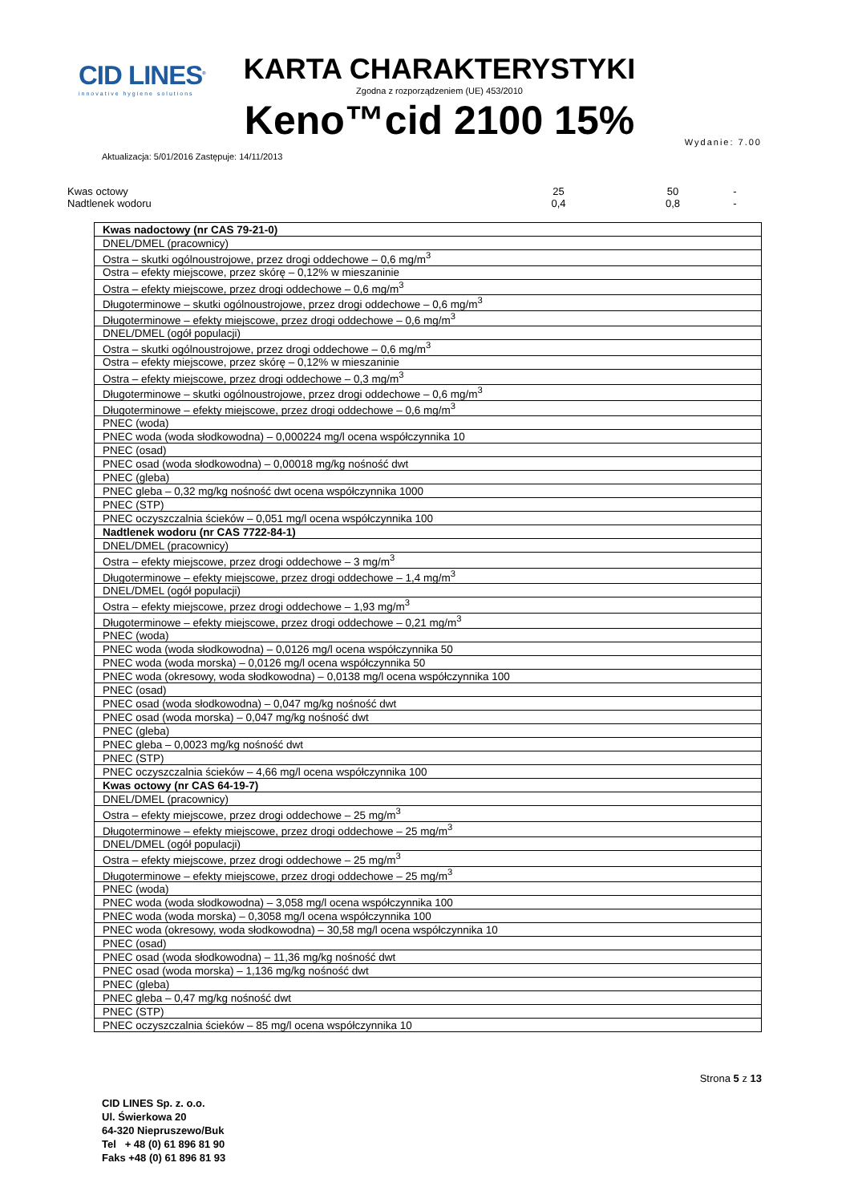CID LINES<sup>®</sup>
innovative hygiene solutions
KARTA CHARAKTERYSTYKI
Zgodna z rozporządzeniem (UE) 453/2010
Keno™cid 2100 15%
Aktualizacja: 5/01/2016 Zastępuje: 14/11/2013
Wydanie: 7.00
| Kwas octowy | 25 | 50 | - |
| Nadtlenek wodoru | 0,4 | 0,8 | - |
| Kwas nadoctowy (nr CAS 79-21-0) |
| DNEL/DMEL (pracownicy) |
| Ostra – skutki ogólnoustrojowe, przez drogi oddechowe – 0,6 mg/m<sup>3</sup> |
| Ostra – efekty miejscowe, przez skórę – 0,12% w mieszaninie |
| Ostra – efekty miejscowe, przez drogi oddechowe – 0,6 mg/m<sup>3</sup> |
| Długoterminowe – skutki ogólnoustrojowe, przez drogi oddechowe – 0,6 mg/m<sup>3</sup> |
| Długoterminowe – efekty miejscowe, przez drogi oddechowe – 0,6 mg/m<sup>3</sup> |
| DNEL/DMEL (ogół populacji) |
| Ostra – skutki ogólnoustrojowe, przez drogi oddechowe – 0,6 mg/m<sup>3</sup> |
| Ostra – efekty miejscowe, przez skórę – 0,12% w mieszaninie |
| Ostra – efekty miejscowe, przez drogi oddechowe – 0,3 mg/m<sup>3</sup> |
| Długoterminowe – skutki ogólnoustrojowe, przez drogi oddechowe – 0,6 mg/m<sup>3</sup> |
| Długoterminowe – efekty miejscowe, przez drogi oddechowe – 0,6 mg/m<sup>3</sup> |
| PNEC (woda) |
| PNEC woda (woda słodkowodna) – 0,000224 mg/l ocena współczynnika 10 |
| PNEC (osad) |
| PNEC osad (woda słodkowodna) – 0,00018 mg/kg nośność dwt |
| PNEC (gleba) |
| PNEC gleba – 0,32 mg/kg nośność dwt ocena współczynnika 1000 |
| PNEC (STP) |
| PNEC oczyszczalnia ścieków – 0,051 mg/l ocena współczynnika 100 |
| Nadtlenek wodoru (nr CAS 7722-84-1) |
| DNEL/DMEL (pracownicy) |
| Ostra – efekty miejscowe, przez drogi oddechowe – 3 mg/m<sup>3</sup> |
| Długoterminowe – efekty miejscowe, przez drogi oddechowe – 1,4 mg/m<sup>3</sup> |
| DNEL/DMEL (ogół populacji) |
| Ostra – efekty miejscowe, przez drogi oddechowe – 1,93 mg/m<sup>3</sup> |
| Długoterminowe – efekty miejscowe, przez drogi oddechowe – 0,21 mg/m<sup>3</sup> |
| PNEC (woda) |
| PNEC woda (woda słodkowodna) – 0,0126 mg/l ocena współczynnika 50 |
| PNEC woda (woda morska) – 0,0126 mg/l ocena współczynnika 50 |
| PNEC woda (okresowy, woda słodkowodna) – 0,0138 mg/l ocena współczynnika 100 |
| PNEC (osad) |
| PNEC osad (woda słodkowodna) – 0,047 mg/kg nośność dwt |
| PNEC osad (woda morska) – 0,047 mg/kg nośność dwt |
| PNEC (gleba) |
| PNEC gleba – 0,0023 mg/kg nośność dwt |
| PNEC (STP) |
| PNEC oczyszczalnia ścieków – 4,66 mg/l ocena współczynnika 100 |
| Kwas octowy (nr CAS 64-19-7) |
| DNEL/DMEL (pracownicy) |
| Ostra – efekty miejscowe, przez drogi oddechowe – 25 mg/m<sup>3</sup> |
| Długoterminowe – efekty miejscowe, przez drogi oddechowe – 25 mg/m<sup>3</sup> |
| DNEL/DMEL (ogół populacji) |
| Ostra – efekty miejscowe, przez drogi oddechowe – 25 mg/m<sup>3</sup> |
| Długoterminowe – efekty miejscowe, przez drogi oddechowe – 25 mg/m<sup>3</sup> |
| PNEC (woda) |
| PNEC woda (woda słodkowodna) – 3,058 mg/l ocena współczynnika 100 |
| PNEC woda (woda morska) – 0,3058 mg/l ocena współczynnika 100 |
| PNEC woda (okresowy, woda słodkowodna) – 30,58 mg/l ocena współczynnika 10 |
| PNEC (osad) |
| PNEC osad (woda słodkowodna) – 11,36 mg/kg nośność dwt |
| PNEC osad (woda morska) – 1,136 mg/kg nośność dwt |
| PNEC (gleba) |
| PNEC gleba – 0,47 mg/kg nośność dwt |
| PNEC (STP) |
| PNEC oczyszczalnia ścieków – 85 mg/l ocena współczynnika 10 |
CID LINES Sp. z. o.o.
Ul. Świerkowa 20
64-320 Niepruszewo/Buk
Tel + 48 (0) 61 896 81 90
Faks +48 (0) 61 896 81 93
Strona 5 z 13